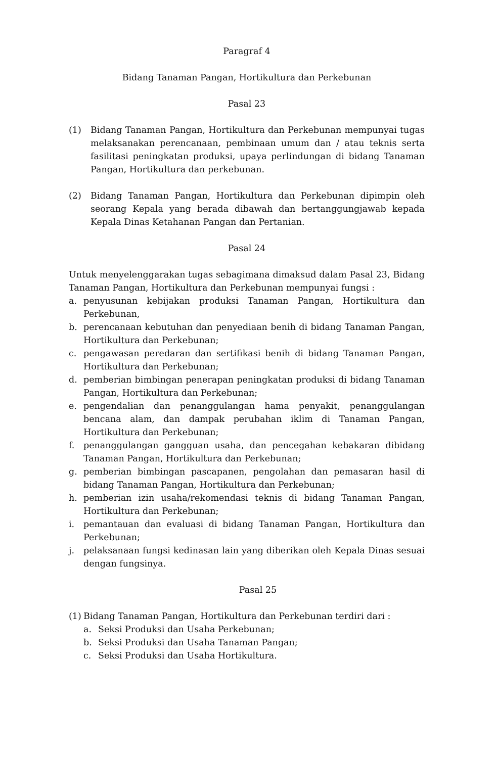Paragraf 4
Bidang Tanaman Pangan, Hortikultura dan Perkebunan
Pasal 23
(1) Bidang Tanaman Pangan, Hortikultura dan Perkebunan mempunyai tugas melaksanakan perencanaan, pembinaan umum dan / atau teknis serta fasilitasi peningkatan produksi, upaya perlindungan di bidang Tanaman Pangan, Hortikultura dan perkebunan.
(2) Bidang Tanaman Pangan, Hortikultura dan Perkebunan dipimpin oleh seorang Kepala yang berada dibawah dan bertanggungjawab kepada Kepala Dinas Ketahanan Pangan dan Pertanian.
Pasal 24
Untuk menyelenggarakan tugas sebagimana dimaksud dalam Pasal 23, Bidang Tanaman Pangan, Hortikultura dan Perkebunan mempunyai fungsi :
a. penyusunan kebijakan produksi Tanaman Pangan, Hortikultura dan Perkebunan,
b. perencanaan kebutuhan dan penyediaan benih di bidang Tanaman Pangan, Hortikultura dan Perkebunan;
c. pengawasan peredaran dan sertifikasi benih di bidang Tanaman Pangan, Hortikultura dan Perkebunan;
d. pemberian bimbingan penerapan peningkatan produksi di bidang Tanaman Pangan, Hortikultura dan Perkebunan;
e. pengendalian dan penanggulangan hama penyakit, penanggulangan bencana alam, dan dampak perubahan iklim di Tanaman Pangan, Hortikultura dan Perkebunan;
f. penanggulangan gangguan usaha, dan pencegahan kebakaran dibidang Tanaman Pangan, Hortikultura dan Perkebunan;
g. pemberian bimbingan pascapanen, pengolahan dan pemasaran hasil di bidang Tanaman Pangan, Hortikultura dan Perkebunan;
h. pemberian izin usaha/rekomendasi teknis di bidang Tanaman Pangan, Hortikultura dan Perkebunan;
i. pemantauan dan evaluasi di bidang Tanaman Pangan, Hortikultura dan Perkebunan;
j. pelaksanaan fungsi kedinasan lain yang diberikan oleh Kepala Dinas sesuai dengan fungsinya.
Pasal 25
(1) Bidang Tanaman Pangan, Hortikultura dan Perkebunan terdiri dari :
a. Seksi Produksi dan Usaha Perkebunan;
b. Seksi Produksi dan Usaha Tanaman Pangan;
c. Seksi Produksi dan Usaha Hortikultura.